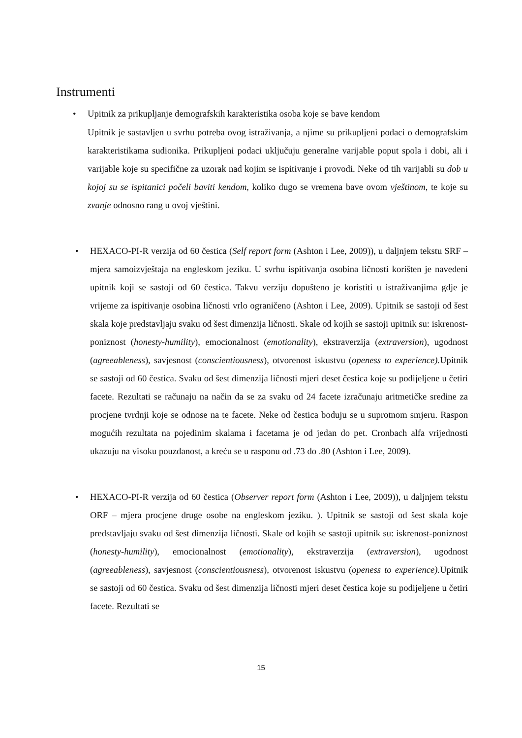Instrumenti
• Upitnik za prikupljanje demografskih karakteristika osoba koje se bave kendom
Upitnik je sastavljen u svrhu potreba ovog istraživanja, a njime su prikupljeni podaci o demografskim karakteristikama sudionika. Prikupljeni podaci uključuju generalne varijable poput spola i dobi, ali i varijable koje su specifične za uzorak nad kojim se ispitivanje i provodi. Neke od tih varijabli su dob u kojoj su se ispitanici počeli baviti kendom, koliko dugo se vremena bave ovom vještinom, te koje su zvanje odnosno rang u ovoj vještini.
• HEXACO-PI-R verzija od 60 čestica (Self report form (Ashton i Lee, 2009)), u daljnjem tekstu SRF – mjera samoizvještaja na engleskom jeziku. U svrhu ispitivanja osobina ličnosti korišten je navedeni upitnik koji se sastoji od 60 čestica. Takvu verziju dopušteno je koristiti u istraživanjima gdje je vrijeme za ispitivanje osobina ličnosti vrlo ograničeno (Ashton i Lee, 2009). Upitnik se sastoji od šest skala koje predstavljaju svaku od šest dimenzija ličnosti. Skale od kojih se sastoji upitnik su: iskrenost-poniznost (honesty-humility), emocionalnost (emotionality), ekstraverzija (extraversion), ugodnost (agreeableness), savjesnost (conscientiousness), otvorenost iskustvu (openess to experience). Upitnik se sastoji od 60 čestica. Svaku od šest dimenzija ličnosti mjeri deset čestica koje su podijeljene u četiri facete. Rezultati se računaju na način da se za svaku od 24 facete izračunaju aritmetičke sredine za procjene tvrdnji koje se odnose na te facete. Neke od čestica boduju se u suprotnom smjeru. Raspon mogućih rezultata na pojedinim skalama i facetama je od jedan do pet. Cronbach alfa vrijednosti ukazuju na visoku pouzdanost, a kreću se u rasponu od .73 do .80 (Ashton i Lee, 2009).
• HEXACO-PI-R verzija od 60 čestica (Observer report form (Ashton i Lee, 2009)), u daljnjem tekstu ORF – mjera procjene druge osobe na engleskom jeziku. ). Upitnik se sastoji od šest skala koje predstavljaju svaku od šest dimenzija ličnosti. Skale od kojih se sastoji upitnik su: iskrenost-poniznost (honesty-humility), emocionalnost (emotionality), ekstraverzija (extraversion), ugodnost (agreeableness), savjesnost (conscientiousness), otvorenost iskustvu (openess to experience). Upitnik se sastoji od 60 čestica. Svaku od šest dimenzija ličnosti mjeri deset čestica koje su podijeljene u četiri facete. Rezultati se
15